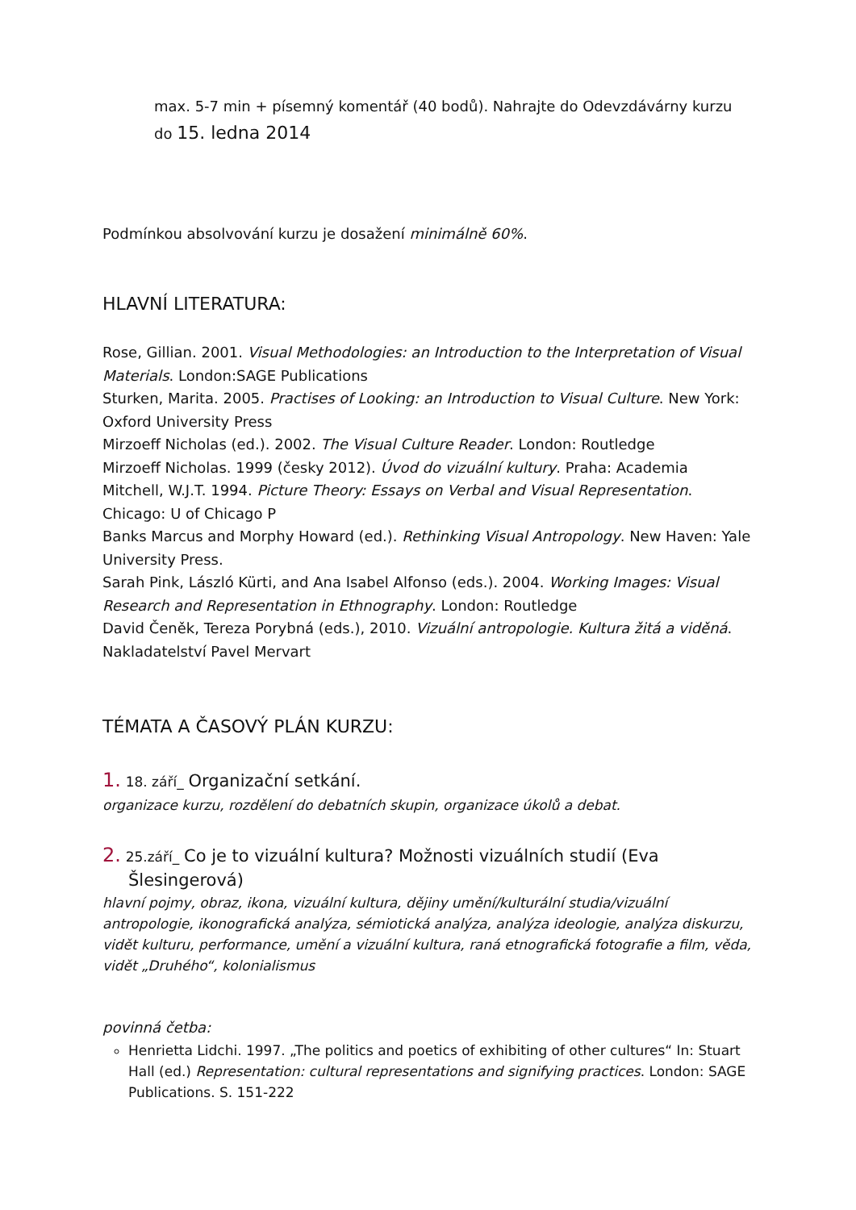max. 5-7 min + písemný komentář (40 bodů). Nahrajte do Odevzdávárny kurzu
do 15. ledna 2014
Podmínkou absolvování kurzu je dosažení minimálně 60%.
HLAVNÍ LITERATURA:
Rose, Gillian. 2001. Visual Methodologies: an Introduction to the Interpretation of Visual Materials. London:SAGE Publications
Sturken, Marita. 2005. Practises of Looking: an Introduction to Visual Culture. New York: Oxford University Press
Mirzoeff Nicholas (ed.). 2002. The Visual Culture Reader. London: Routledge
Mirzoeff Nicholas. 1999 (česky 2012). Úvod do vizuální kultury. Praha: Academia
Mitchell, W.J.T. 1994. Picture Theory: Essays on Verbal and Visual Representation. Chicago: U of Chicago P
Banks Marcus and Morphy Howard (ed.). Rethinking Visual Antropology. New Haven: Yale University Press.
Sarah Pink, László Kürti, and Ana Isabel Alfonso (eds.). 2004. Working Images: Visual Research and Representation in Ethnography. London: Routledge
David Čeněk, Tereza Porybná (eds.), 2010. Vizuální antropologie. Kultura žitá a viděná. Nakladatelství Pavel Mervart
TÉMATA A ČASOVÝ PLÁN KURZU:
1. 18. září_ Organizační setkání.
organizace kurzu, rozdělení do debatních skupin, organizace úkolů a debat.
2. 25.září_ Co je to vizuální kultura? Možnosti vizuálních studií (Eva Šlesingerová)
hlavní pojmy, obraz, ikona, vizuální kultura, dějiny umění/kulturální studia/vizuální antropologie, ikonografická analýza, sémiotická analýza, analýza ideologie, analýza diskurzu, vidět kulturu, performance, umění a vizuální kultura, raná etnografická fotografie a film, věda, vidět „Druhého“, kolonialismus
povinná četba:
Henrietta Lidchi. 1997. „The politics and poetics of exhibiting of other cultures“ In: Stuart Hall (ed.) Representation: cultural representations and signifying practices. London: SAGE Publications. S. 151-222